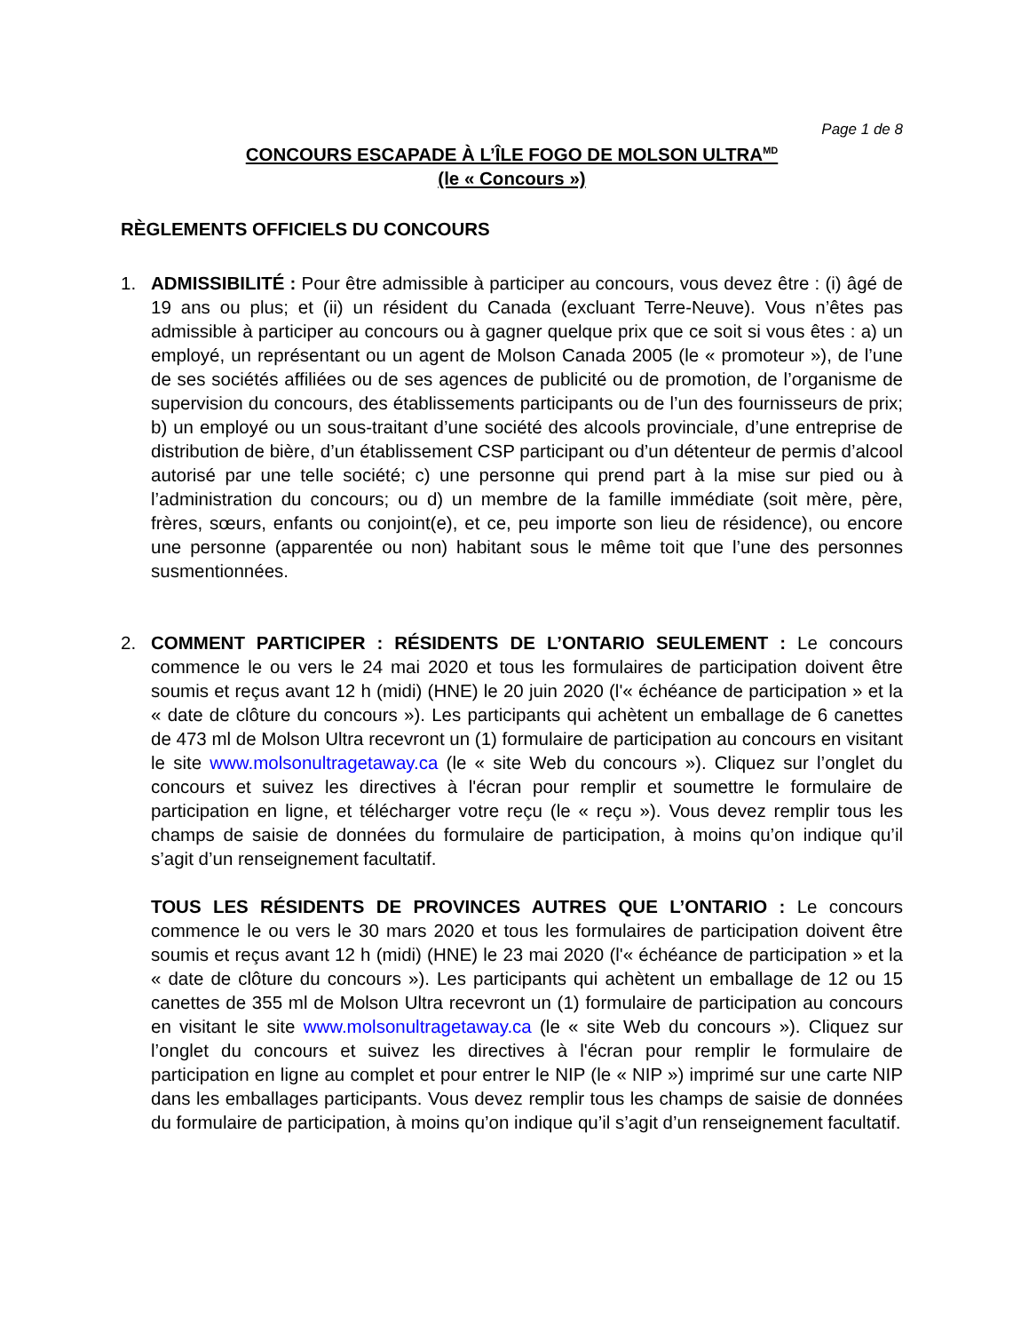Page 1 de 8
CONCOURS ESCAPADE À L’ÎLE FOGO DE MOLSON ULTRA<sup>MD</sup>
(le « Concours »)
RÈGLEMENTS OFFICIELS DU CONCOURS
1. ADMISSIBILITÉ : Pour être admissible à participer au concours, vous devez être : (i) âgé de 19 ans ou plus; et (ii) un résident du Canada (excluant Terre-Neuve). Vous n’êtes pas admissible à participer au concours ou à gagner quelque prix que ce soit si vous êtes : a) un employé, un représentant ou un agent de Molson Canada 2005 (le « promoteur »), de l’une de ses sociétés affiliées ou de ses agences de publicité ou de promotion, de l’organisme de supervision du concours, des établissements participants ou de l’un des fournisseurs de prix; b) un employé ou un sous-traitant d’une société des alcools provinciale, d’une entreprise de distribution de bière, d’un établissement CSP participant ou d’un détenteur de permis d’alcool autorisé par une telle société; c) une personne qui prend part à la mise sur pied ou à l’administration du concours; ou d) un membre de la famille immédiate (soit mère, père, frères, sœurs, enfants ou conjoint(e), et ce, peu importe son lieu de résidence), ou encore une personne (apparentée ou non) habitant sous le même toit que l’une des personnes susmentionnées.
2. COMMENT PARTICIPER : RÉSIDENTS DE L’ONTARIO SEULEMENT : Le concours commence le ou vers le 24 mai 2020 et tous les formulaires de participation doivent être soumis et reçus avant 12 h (midi) (HNE) le 20 juin 2020 (l'« échéance de participation » et la « date de clôture du concours »). Les participants qui achètent un emballage de 6 canettes de 473 ml de Molson Ultra recevront un (1) formulaire de participation au concours en visitant le site www.molsonultragetaway.ca (le « site Web du concours »). Cliquez sur l’onglet du concours et suivez les directives à l'écran pour remplir et soumettre le formulaire de participation en ligne, et télécharger votre reçu (le « reçu »). Vous devez remplir tous les champs de saisie de données du formulaire de participation, à moins qu’on indique qu’il s’agit d’un renseignement facultatif.
TOUS LES RÉSIDENTS DE PROVINCES AUTRES QUE L’ONTARIO : Le concours commence le ou vers le 30 mars 2020 et tous les formulaires de participation doivent être soumis et reçus avant 12 h (midi) (HNE) le 23 mai 2020 (l'« échéance de participation » et la « date de clôture du concours »). Les participants qui achètent un emballage de 12 ou 15 canettes de 355 ml de Molson Ultra recevront un (1) formulaire de participation au concours en visitant le site www.molsonultragetaway.ca (le « site Web du concours »). Cliquez sur l’onglet du concours et suivez les directives à l'écran pour remplir le formulaire de participation en ligne au complet et pour entrer le NIP (le « NIP ») imprimé sur une carte NIP dans les emballages participants. Vous devez remplir tous les champs de saisie de données du formulaire de participation, à moins qu’on indique qu’il s’agit d’un renseignement facultatif.